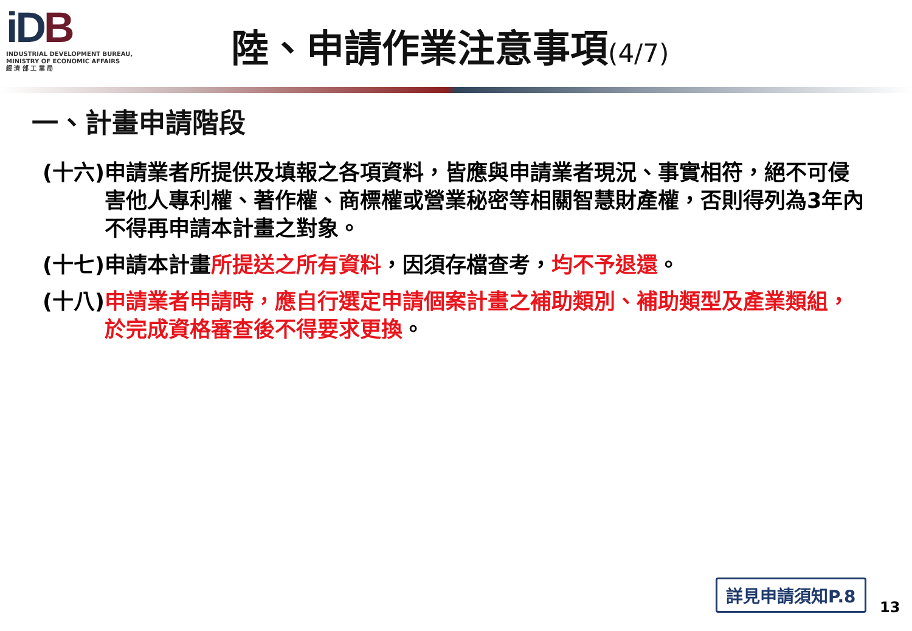iDB
INDUSTRIAL DEVELOPMENT BUREAU,
MINISTRY OF ECONOMIC AFFAIRS
經 濟 部 工 業 局
陸、申請作業注意事項(4/7)
一、計畫申請階段
(十六) 申請業者所提供及填報之各項資料，皆應與申請業者現況、事實相符，絕不可侵害他人專利權、著作權、商標權或營業秘密等相關智慧財產權，否則得列為3年內不得再申請本計畫之對象。
(十七) 申請本計畫所提送之所有資料，因須存檔查考，均不予退還。
(十八) 申請業者申請時，應自行選定申請個案計畫之補助類別、補助類型及產業類組，於完成資格審查後不得要求更換。
詳見申請須知P.8
13